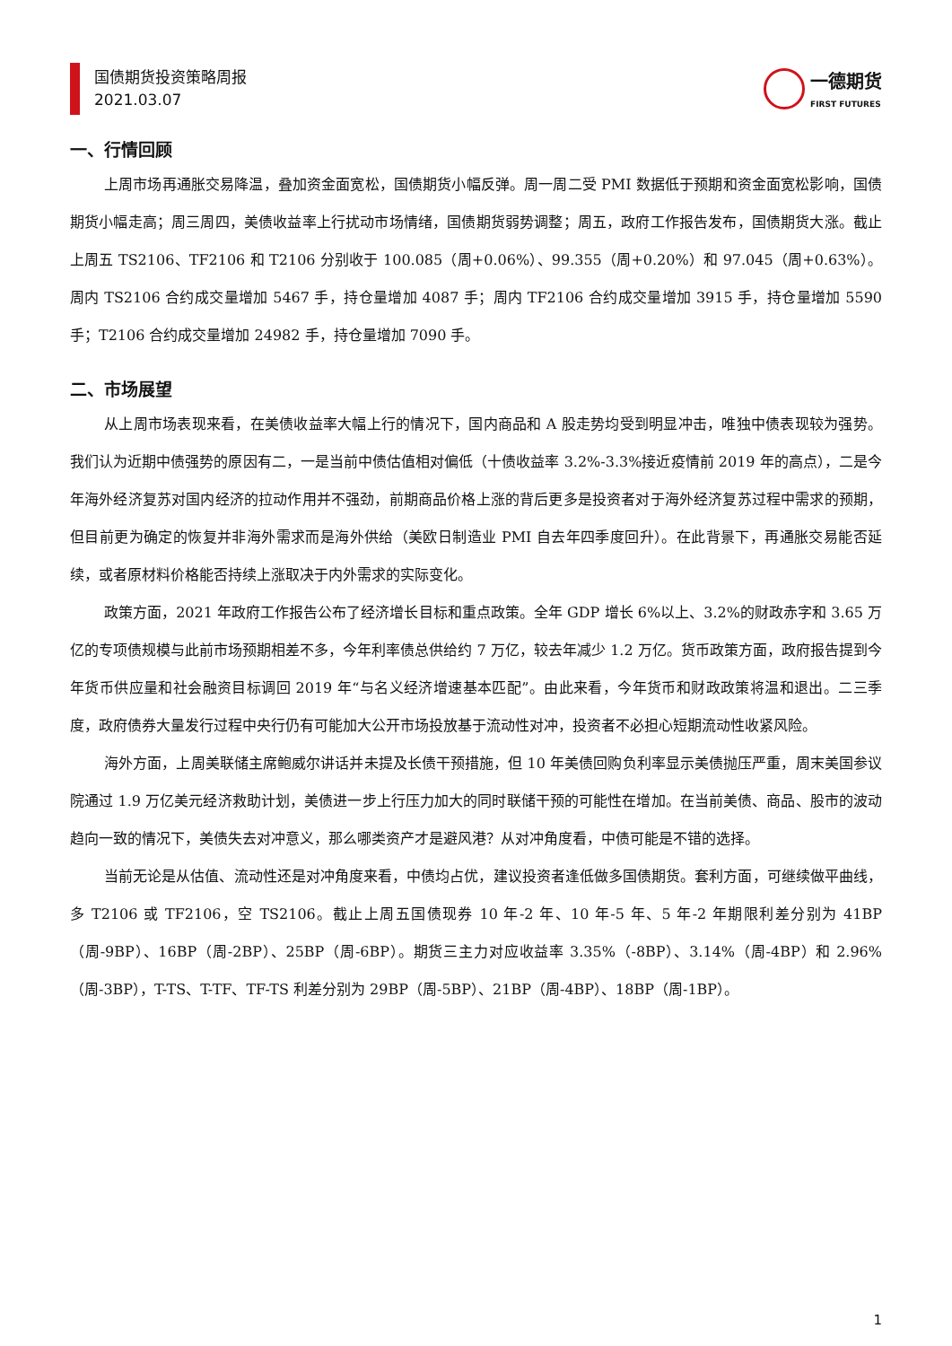国债期货投资策略周报
2021.03.07
一德期货
FIRST FUTURES
一、行情回顾
上周市场再通胀交易降温，叠加资金面宽松，国债期货小幅反弹。周一周二受 PMI 数据低于预期和资金面宽松影响，国债期货小幅走高；周三周四，美债收益率上行扰动市场情绪，国债期货弱势调整；周五，政府工作报告发布，国债期货大涨。截止上周五 TS2106、TF2106 和 T2106 分别收于 100.085（周+0.06%）、99.355（周+0.20%）和 97.045（周+0.63%）。周内 TS2106 合约成交量增加 5467 手，持仓量增加 4087 手；周内 TF2106 合约成交量增加 3915 手，持仓量增加 5590 手；T2106 合约成交量增加 24982 手，持仓量增加 7090 手。
二、市场展望
从上周市场表现来看，在美债收益率大幅上行的情况下，国内商品和 A 股走势均受到明显冲击，唯独中债表现较为强势。我们认为近期中债强势的原因有二，一是当前中债估值相对偏低（十债收益率 3.2%-3.3%接近疫情前 2019 年的高点），二是今年海外经济复苏对国内经济的拉动作用并不强劲，前期商品价格上涨的背后更多是投资者对于海外经济复苏过程中需求的预期，但目前更为确定的恢复并非海外需求而是海外供给（美欧日制造业 PMI 自去年四季度回升）。在此背景下，再通胀交易能否延续，或者原材料价格能否持续上涨取决于内外需求的实际变化。
政策方面，2021 年政府工作报告公布了经济增长目标和重点政策。全年 GDP 增长 6%以上、3.2%的财政赤字和 3.65 万亿的专项债规模与此前市场预期相差不多，今年利率债总供给约 7 万亿，较去年减少 1.2 万亿。货币政策方面，政府报告提到今年货币供应量和社会融资目标调回 2019 年“与名义经济增速基本匹配”。由此来看，今年货币和财政政策将温和退出。二三季度，政府债券大量发行过程中央行仍有可能加大公开市场投放基于流动性对冲，投资者不必担心短期流动性收紧风险。
海外方面，上周美联储主席鲍威尔讲话并未提及长债干预措施，但 10 年美债回购负利率显示美债抛压严重，周末美国参议院通过 1.9 万亿美元经济救助计划，美债进一步上行压力加大的同时联储干预的可能性在增加。在当前美债、商品、股市的波动趋向一致的情况下，美债失去对冲意义，那么哪类资产才是避风港？从对冲角度看，中债可能是不错的选择。
当前无论是从估值、流动性还是对冲角度来看，中债均占优，建议投资者逢低做多国债期货。套利方面，可继续做平曲线，多 T2106 或 TF2106，空 TS2106。截止上周五国债现券 10 年-2 年、10 年-5 年、5 年-2 年期限利差分别为 41BP（周-9BP）、16BP（周-2BP）、25BP（周-6BP）。期货三主力对应收益率 3.35%（-8BP）、3.14%（周-4BP）和 2.96%（周-3BP），T-TS、T-TF、TF-TS 利差分别为 29BP（周-5BP）、21BP（周-4BP）、18BP（周-1BP）。
1